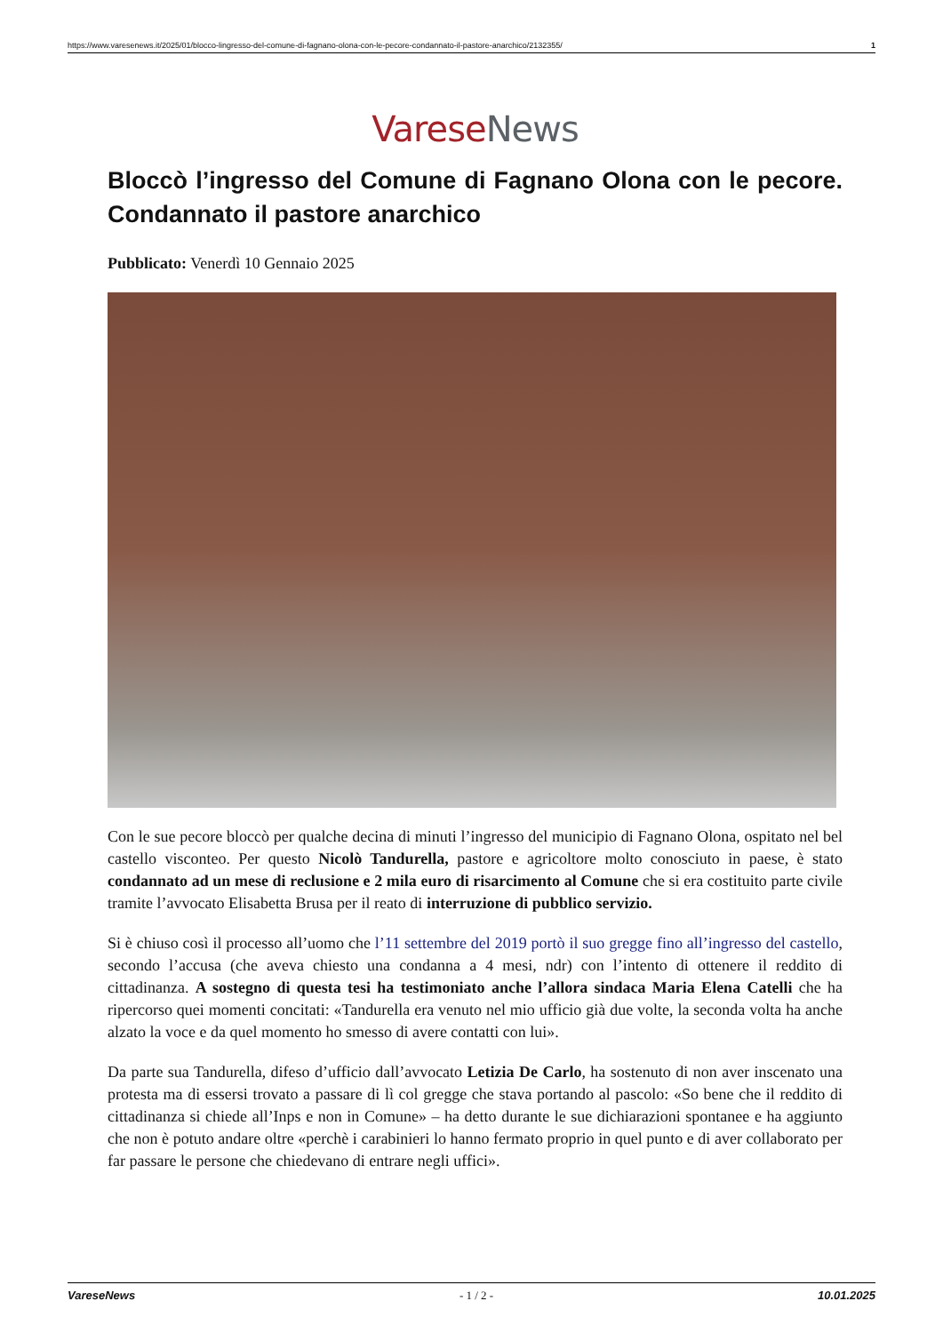https://www.varesenews.it/2025/01/blocco-lingresso-del-comune-di-fagnano-olona-con-le-pecore-condannato-il-pastore-anarchico/2132355/ 1
Varese News
Bloccò l’ingresso del Comune di Fagnano Olona con le pecore. Condannato il pastore anarchico
Pubblicato: Venerdì 10 Gennaio 2025
Con le sue pecore bloccò per qualche decina di minuti l’ingresso del municipio di Fagnano Olona, ospitato nel bel castello visconteo. Per questo Nicolò Tandurella, pastore e agricoltore molto conosciuto in paese, è stato condannato ad un mese di reclusione e 2 mila euro di risarcimento al Comune che si era costituito parte civile tramite l’avvocato Elisabetta Brusa per il reato di interruzione di pubblico servizio.
Si è chiuso così il processo all’uomo che l’11 settembre del 2019 portò il suo gregge fino all’ingresso del castello, secondo l’accusa (che aveva chiesto una condanna a 4 mesi, ndr) con l’intento di ottenere il reddito di cittadinanza. A sostegno di questa tesi ha testimoniato anche l’allora sindaca Maria Elena Catelli che ha ripercorso quei momenti concitati: «Tandurella era venuto nel mio ufficio già due volte, la seconda volta ha anche alzato la voce e da quel momento ho smesso di avere contatti con lui».
Da parte sua Tandurella, difeso d’ufficio dall’avvocato Letizia De Carlo, ha sostenuto di non aver inscenato una protesta ma di essersi trovato a passare di lì col gregge che stava portando al pascolo: «So bene che il reddito di cittadinanza si chiede all’Inps e non in Comune» – ha detto durante le sue dichiarazioni spontanee e ha aggiunto che non è potuto andare oltre «perchè i carabinieri lo hanno fermato proprio in quel punto e di aver collaborato per far passare le persone che chiedevano di entrare negli uffici».
VareseNews - 1 / 2 - 10.01.2025